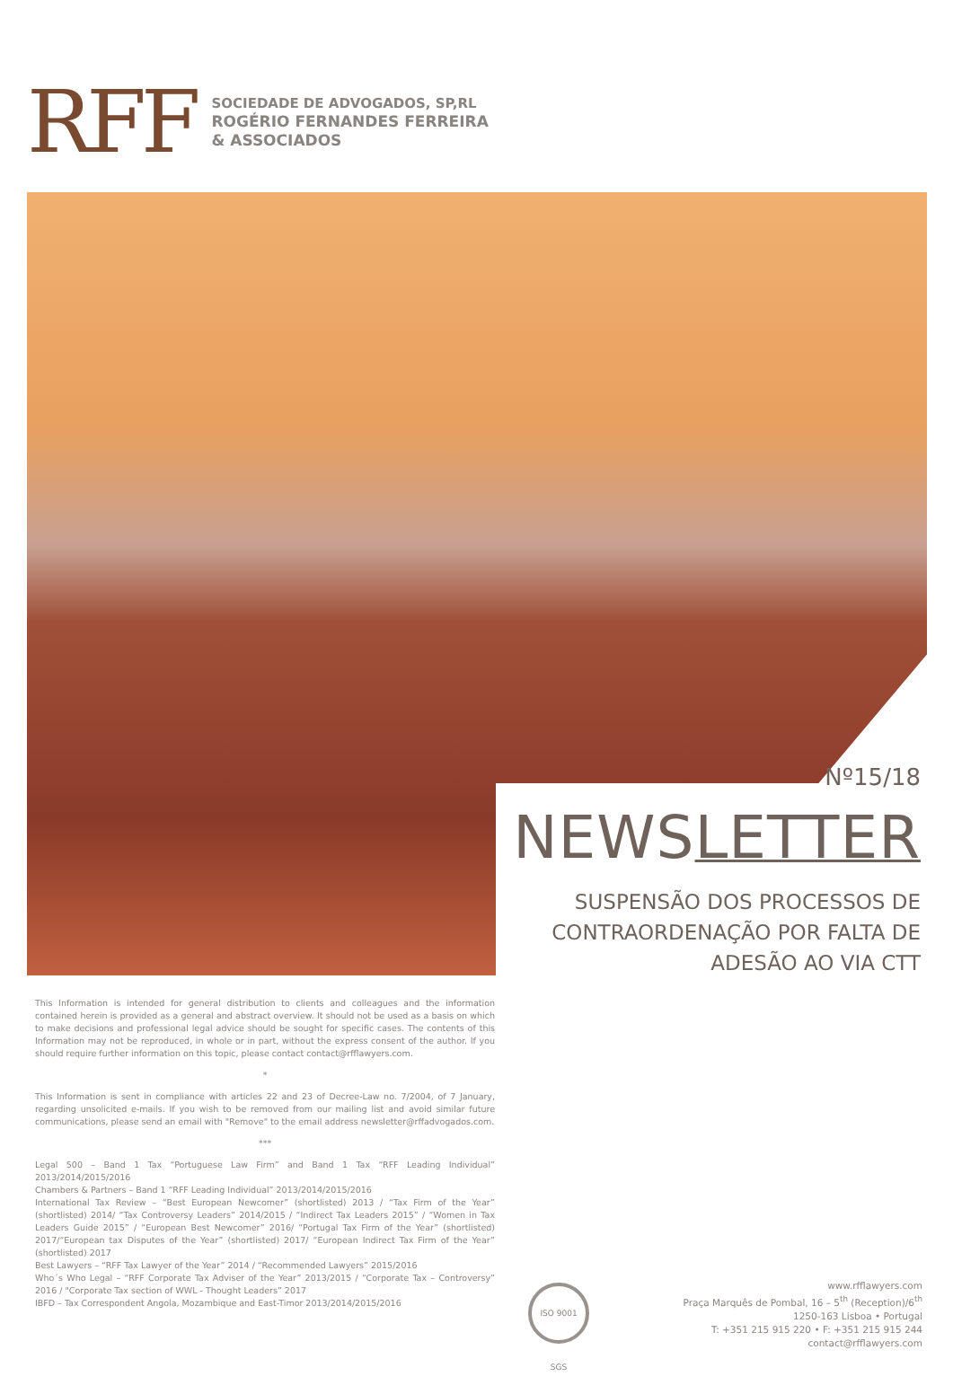RFF
SOCIEDADE DE ADVOGADOS, SP,RL
ROGÉRIO FERNANDES FERREIRA
& ASSOCIADOS
Nº15/18
NEWSLETTER
SUSPENSÃO DOS PROCESSOS DE
CONTRAORDENAÇÃO POR FALTA DE
ADESÃO AO VIA CTT
This Information is intended for general distribution to clients and colleagues and the information contained herein is provided as a general and abstract overview. It should not be used as a basis on which to make decisions and professional legal advice should be sought for specific cases. The contents of this Information may not be reproduced, in whole or in part, without the express consent of the author. If you should require further information on this topic, please contact contact@rfflawyers.com.
*
This Information is sent in compliance with articles 22 and 23 of Decree-Law no. 7/2004, of 7 January, regarding unsolicited e-mails. If you wish to be removed from our mailing list and avoid similar future communications, please send an email with "Remove" to the email address newsletter@rffadvogados.com.
***
Legal 500 – Band 1 Tax “Portuguese Law Firm” and Band 1 Tax “RFF Leading Individual” 2013/2014/2015/2016
Chambers & Partners – Band 1 “RFF Leading Individual” 2013/2014/2015/2016
International Tax Review – “Best European Newcomer” (shortlisted) 2013 / “Tax Firm of the Year” (shortlisted) 2014/ “Tax Controversy Leaders” 2014/2015 / “Indirect Tax Leaders 2015” / “Women in Tax Leaders Guide 2015” / “European Best Newcomer” 2016/ “Portugal Tax Firm of the Year” (shortlisted) 2017/“European tax Disputes of the Year” (shortlisted) 2017/ “European Indirect Tax Firm of the Year” (shortlisted) 2017
Best Lawyers – “RFF Tax Lawyer of the Year” 2014 / “Recommended Lawyers” 2015/2016
Who´s Who Legal – “RFF Corporate Tax Adviser of the Year” 2013/2015 / “Corporate Tax – Controversy” 2016 / "Corporate Tax section of WWL - Thought Leaders” 2017
IBFD – Tax Correspondent Angola, Mozambique and East-Timor 2013/2014/2015/2016
ISO 9001 SGS
www.rfflawyers.com
Praça Marquês de Pombal, 16 – 5<sup>th</sup> (Reception)/6<sup>th</sup>
1250-163 Lisboa • Portugal
T: +351 215 915 220 • F: +351 215 915 244
contact@rfflawyers.com